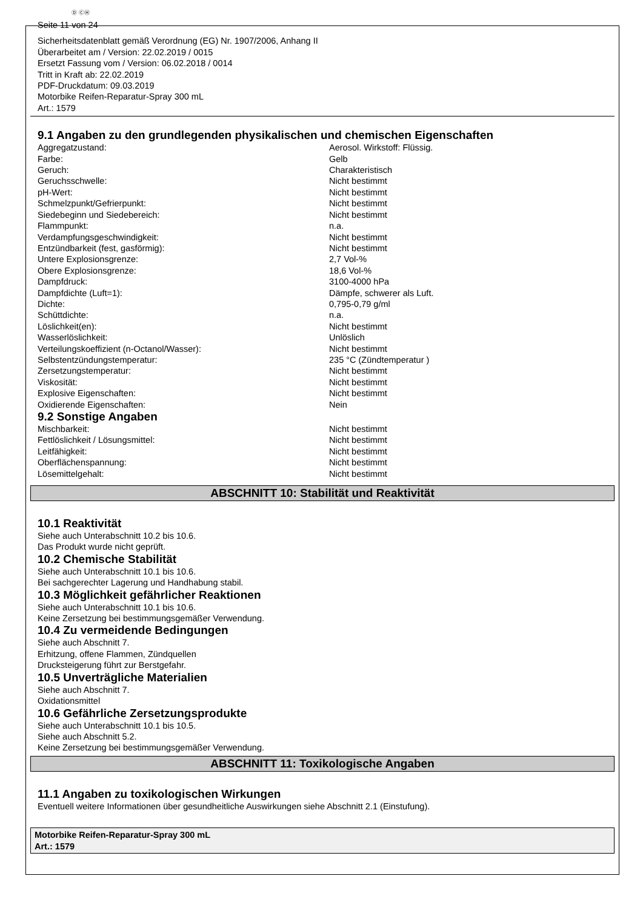Ⓓ ⒸⒽ
Seite 11 von 24
Sicherheitsdatenblatt gemäß Verordnung (EG) Nr. 1907/2006, Anhang II
Überarbeitet am / Version: 22.02.2019 / 0015
Ersetzt Fassung vom / Version: 06.02.2018 / 0014
Tritt in Kraft ab: 22.02.2019
PDF-Druckdatum: 09.03.2019
Motorbike Reifen-Reparatur-Spray 300 mL
Art.: 1579
9.1 Angaben zu den grundlegenden physikalischen und chemischen Eigenschaften
| Aggregatzustand: | Aerosol. Wirkstoff: Flüssig. |
| Farbe: | Gelb |
| Geruch: | Charakteristisch |
| Geruchsschwelle: | Nicht bestimmt |
| pH-Wert: | Nicht bestimmt |
| Schmelzpunkt/Gefrierpunkt: | Nicht bestimmt |
| Siedebeginn und Siedebereich: | Nicht bestimmt |
| Flammpunkt: | n.a. |
| Verdampfungsgeschwindigkeit: | Nicht bestimmt |
| Entzündbarkeit (fest, gasförmig): | Nicht bestimmt |
| Untere Explosionsgrenze: | 2,7 Vol-% |
| Obere Explosionsgrenze: | 18,6 Vol-% |
| Dampfdruck: | 3100-4000 hPa |
| Dampfdichte (Luft=1): | Dämpfe, schwerer als Luft. |
| Dichte: | 0,795-0,79 g/ml |
| Schüttdichte: | n.a. |
| Löslichkeit(en): | Nicht bestimmt |
| Wasserlöslichkeit: | Unlöslich |
| Verteilungskoeffizient (n-Octanol/Wasser): | Nicht bestimmt |
| Selbstentzündungstemperatur: | 235 °C (Zündtemperatur ) |
| Zersetzungstemperatur: | Nicht bestimmt |
| Viskosität: | Nicht bestimmt |
| Explosive Eigenschaften: | Nicht bestimmt |
| Oxidierende Eigenschaften: | Nein |
9.2 Sonstige Angaben
| Mischbarkeit: | Nicht bestimmt |
| Fettlöslichkeit / Lösungsmittel: | Nicht bestimmt |
| Leitfähigkeit: | Nicht bestimmt |
| Oberflächenspannung: | Nicht bestimmt |
| Lösemittelgehalt: | Nicht bestimmt |
ABSCHNITT 10: Stabilität und Reaktivität
10.1 Reaktivität
Siehe auch Unterabschnitt 10.2 bis 10.6.
Das Produkt wurde nicht geprüft.
10.2 Chemische Stabilität
Siehe auch Unterabschnitt 10.1 bis 10.6.
Bei sachgerechter Lagerung und Handhabung stabil.
10.3 Möglichkeit gefährlicher Reaktionen
Siehe auch Unterabschnitt 10.1 bis 10.6.
Keine Zersetzung bei bestimmungsgemäßer Verwendung.
10.4 Zu vermeidende Bedingungen
Siehe auch Abschnitt 7.
Erhitzung, offene Flammen, Zündquellen
Drucksteigerung führt zur Berstgefahr.
10.5 Unverträgliche Materialien
Siehe auch Abschnitt 7.
Oxidationsmittel
10.6 Gefährliche Zersetzungsprodukte
Siehe auch Unterabschnitt 10.1 bis 10.5.
Siehe auch Abschnitt 5.2.
Keine Zersetzung bei bestimmungsgemäßer Verwendung.
ABSCHNITT 11: Toxikologische Angaben
11.1 Angaben zu toxikologischen Wirkungen
Eventuell weitere Informationen über gesundheitliche Auswirkungen siehe Abschnitt 2.1 (Einstufung).
Motorbike Reifen-Reparatur-Spray 300 mL
Art.: 1579